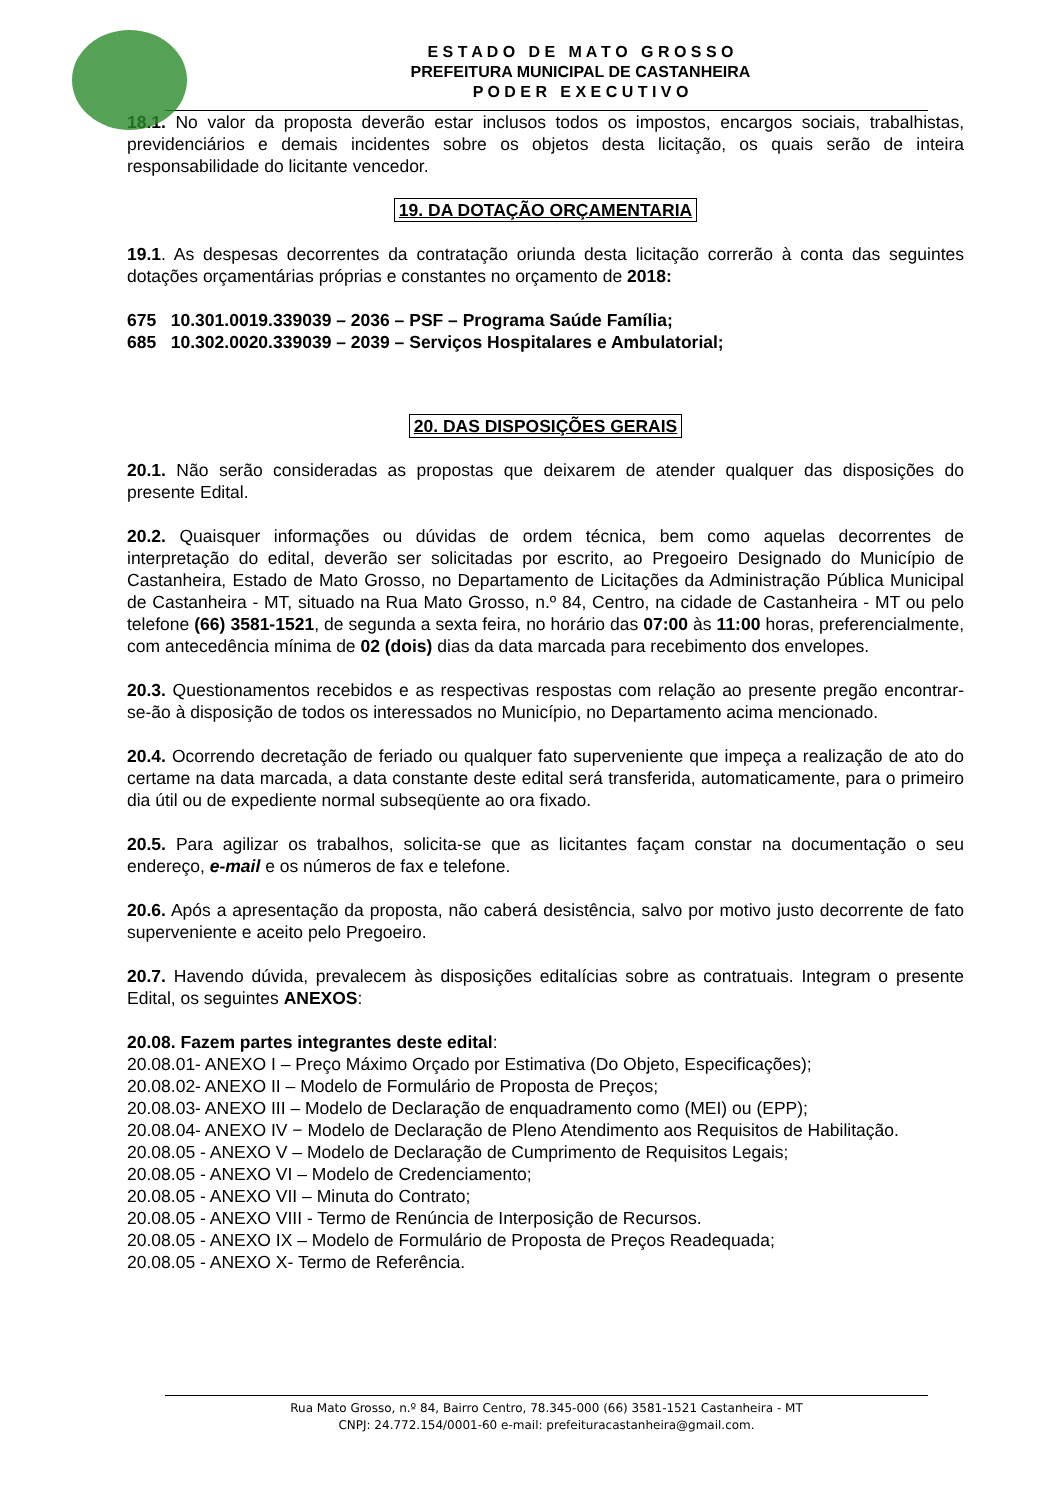E S T A D O D E M A T O G R O S S O
PREFEITURA MUNICIPAL DE CASTANHEIRA
P O D E R E X E C U T I V O
18.1. No valor da proposta deverão estar inclusos todos os impostos, encargos sociais, trabalhistas, previdenciários e demais incidentes sobre os objetos desta licitação, os quais serão de inteira responsabilidade do licitante vencedor.
19. DA DOTAÇÃO ORÇAMENTARIA
19.1. As despesas decorrentes da contratação oriunda desta licitação correrão à conta das seguintes dotações orçamentárias próprias e constantes no orçamento de 2018:
675 10.301.0019.339039 – 2036 – PSF – Programa Saúde Família;
685 10.302.0020.339039 – 2039 – Serviços Hospitalares e Ambulatorial;
20. DAS DISPOSIÇÕES GERAIS
20.1. Não serão consideradas as propostas que deixarem de atender qualquer das disposições do presente Edital.
20.2. Quaisquer informações ou dúvidas de ordem técnica, bem como aquelas decorrentes de interpretação do edital, deverão ser solicitadas por escrito, ao Pregoeiro Designado do Município de Castanheira, Estado de Mato Grosso, no Departamento de Licitações da Administração Pública Municipal de Castanheira - MT, situado na Rua Mato Grosso, n.º 84, Centro, na cidade de Castanheira - MT ou pelo telefone (66) 3581-1521, de segunda a sexta feira, no horário das 07:00 às 11:00 horas, preferencialmente, com antecedência mínima de 02 (dois) dias da data marcada para recebimento dos envelopes.
20.3. Questionamentos recebidos e as respectivas respostas com relação ao presente pregão encontrar-se-ão à disposição de todos os interessados no Município, no Departamento acima mencionado.
20.4. Ocorrendo decretação de feriado ou qualquer fato superveniente que impeça a realização de ato do certame na data marcada, a data constante deste edital será transferida, automaticamente, para o primeiro dia útil ou de expediente normal subseqüente ao ora fixado.
20.5. Para agilizar os trabalhos, solicita-se que as licitantes façam constar na documentação o seu endereço, e-mail e os números de fax e telefone.
20.6. Após a apresentação da proposta, não caberá desistência, salvo por motivo justo decorrente de fato superveniente e aceito pelo Pregoeiro.
20.7. Havendo dúvida, prevalecem às disposições editalícias sobre as contratuais. Integram o presente Edital, os seguintes ANEXOS:
20.08. Fazem partes integrantes deste edital:
20.08.01- ANEXO I – Preço Máximo Orçado por Estimativa (Do Objeto, Especificações);
20.08.02- ANEXO II – Modelo de Formulário de Proposta de Preços;
20.08.03- ANEXO III – Modelo de Declaração de enquadramento como (MEI) ou (EPP);
20.08.04- ANEXO IV − Modelo de Declaração de Pleno Atendimento aos Requisitos de Habilitação.
20.08.05 - ANEXO V – Modelo de Declaração de Cumprimento de Requisitos Legais;
20.08.05 - ANEXO VI – Modelo de Credenciamento;
20.08.05 - ANEXO VII – Minuta do Contrato;
20.08.05 - ANEXO VIII - Termo de Renúncia de Interposição de Recursos.
20.08.05 - ANEXO IX – Modelo de Formulário de Proposta de Preços Readequada;
20.08.05 - ANEXO X- Termo de Referência.
Rua Mato Grosso, n.º 84, Bairro Centro, 78.345-000 (66) 3581-1521 Castanheira - MT
CNPJ: 24.772.154/0001-60 e-mail: prefeituracastanheira@gmail.com.